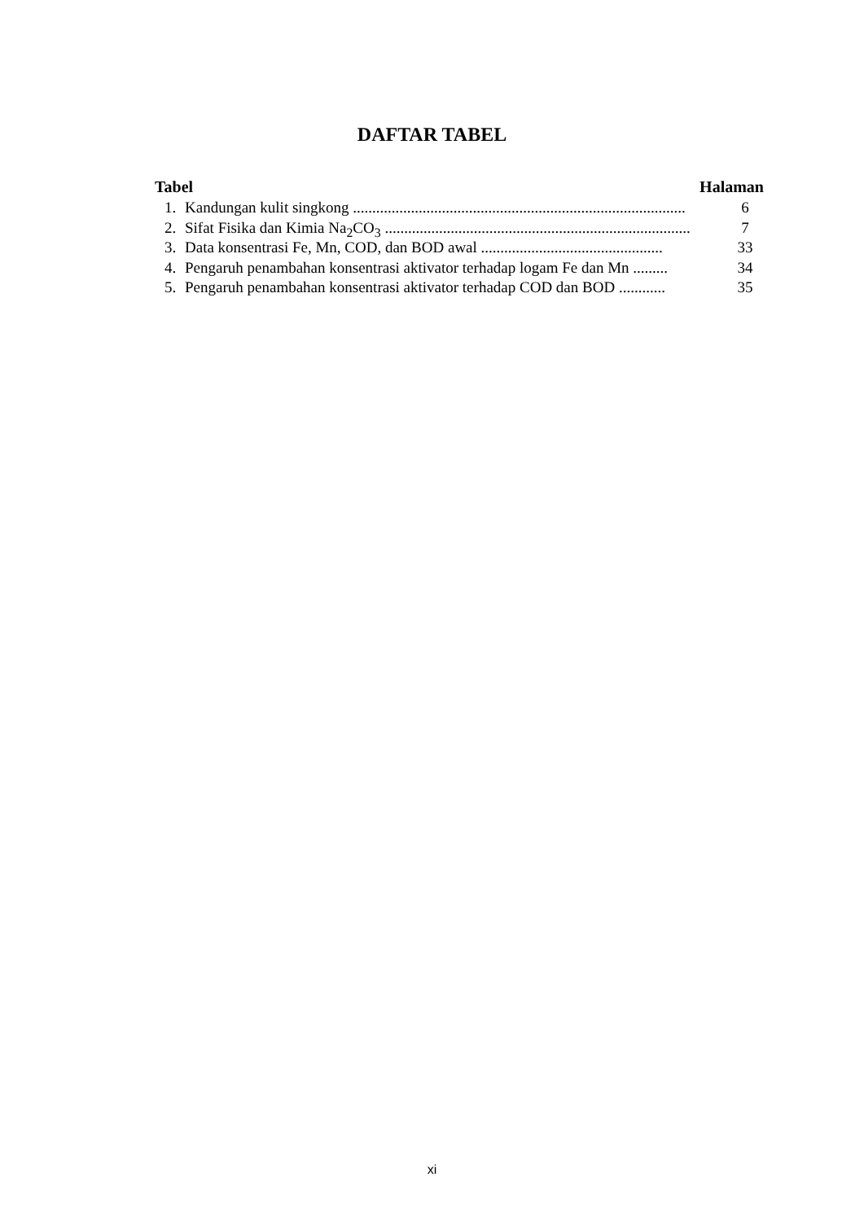DAFTAR TABEL
Tabel Halaman
1. Kandungan kulit singkong ...................................................................................... 6
2. Sifat Fisika dan Kimia Na<sub>2</sub>CO<sub>3</sub> ............................................................................... 7
3. Data konsentrasi Fe, Mn, COD, dan BOD awal ............................................... 33
4. Pengaruh penambahan konsentrasi aktivator terhadap logam Fe dan Mn ......... 34
5. Pengaruh penambahan konsentrasi aktivator terhadap COD dan BOD ............ 35
xi